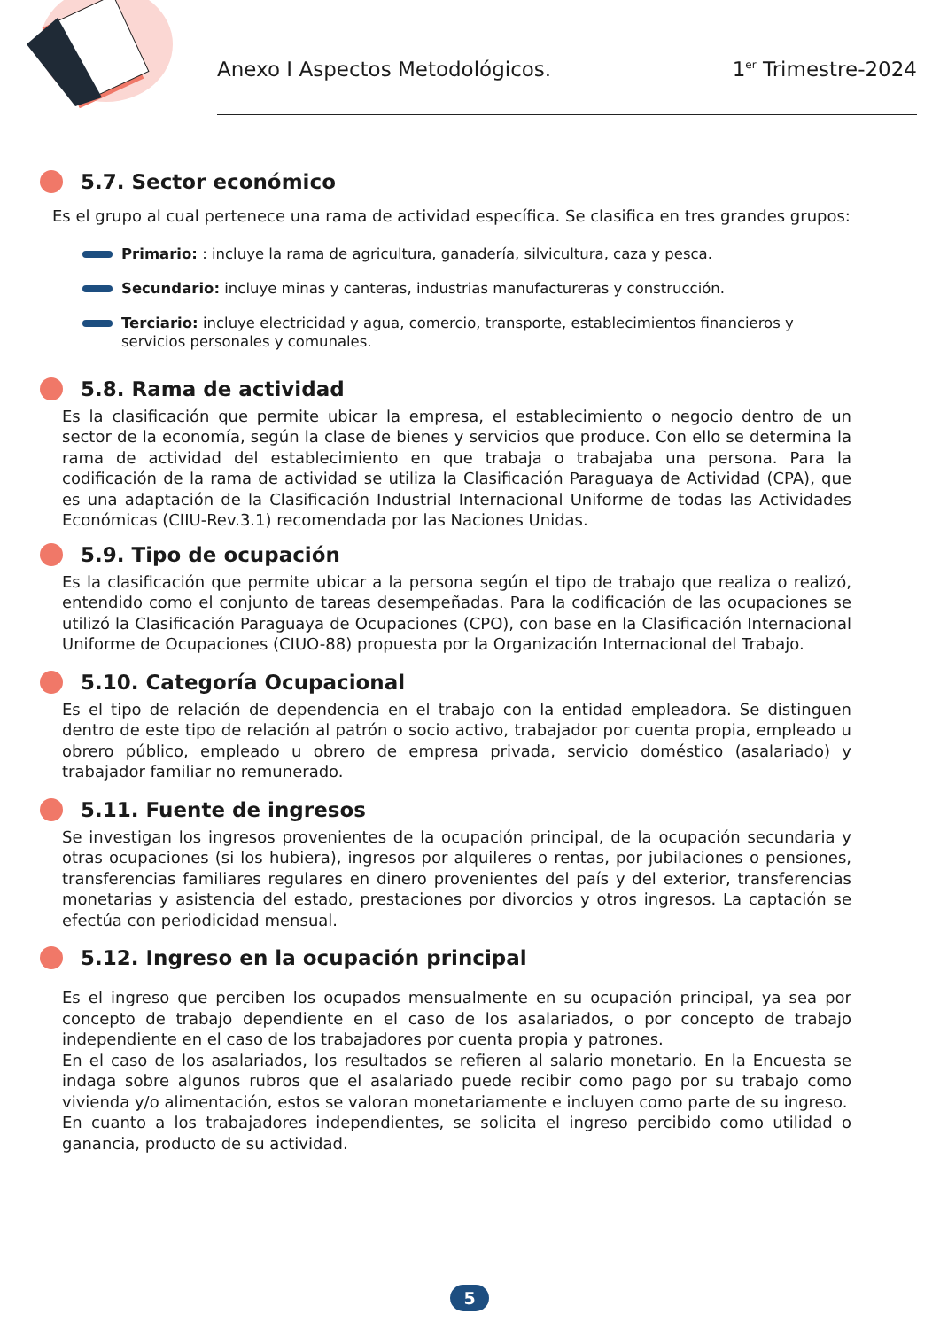Anexo I Aspectos Metodológicos. 1<sup>er</sup> Trimestre-2024
5.7. Sector económico
Es el grupo al cual pertenece una rama de actividad específica. Se clasifica en tres grandes grupos:
Primario: : incluye la rama de agricultura, ganadería, silvicultura, caza y pesca.
Secundario: incluye minas y canteras, industrias manufactureras y construcción.
Terciario: incluye electricidad y agua, comercio, transporte, establecimientos financieros y servicios personales y comunales.
5.8. Rama de actividad
Es la clasificación que permite ubicar la empresa, el establecimiento o negocio dentro de un sector de la economía, según la clase de bienes y servicios que produce. Con ello se determina la rama de actividad del establecimiento en que trabaja o trabajaba una persona. Para la codificación de la rama de actividad se utiliza la Clasificación Paraguaya de Actividad (CPA), que es una adaptación de la Clasificación Industrial Internacional Uniforme de todas las Actividades Económicas (CIIU-Rev.3.1) recomendada por las Naciones Unidas.
5.9. Tipo de ocupación
Es la clasificación que permite ubicar a la persona según el tipo de trabajo que realiza o realizó, entendido como el conjunto de tareas desempeñadas. Para la codificación de las ocupaciones se utilizó la Clasificación Paraguaya de Ocupaciones (CPO), con base en la Clasificación Internacional Uniforme de Ocupaciones (CIUO-88) propuesta por la Organización Internacional del Trabajo.
5.10. Categoría Ocupacional
Es el tipo de relación de dependencia en el trabajo con la entidad empleadora. Se distinguen dentro de este tipo de relación al patrón o socio activo, trabajador por cuenta propia, empleado u obrero público, empleado u obrero de empresa privada, servicio doméstico (asalariado) y trabajador familiar no remunerado.
5.11. Fuente de ingresos
Se investigan los ingresos provenientes de la ocupación principal, de la ocupación secundaria y otras ocupaciones (si los hubiera), ingresos por alquileres o rentas, por jubilaciones o pensiones, transferencias familiares regulares en dinero provenientes del país y del exterior, transferencias monetarias y asistencia del estado, prestaciones por divorcios y otros ingresos. La captación se efectúa con periodicidad mensual.
5.12. Ingreso en la ocupación principal
Es el ingreso que perciben los ocupados mensualmente en su ocupación principal, ya sea por concepto de trabajo dependiente en el caso de los asalariados, o por concepto de trabajo independiente en el caso de los trabajadores por cuenta propia y patrones.
En el caso de los asalariados, los resultados se refieren al salario monetario. En la Encuesta se indaga sobre algunos rubros que el asalariado puede recibir como pago por su trabajo como vivienda y/o alimentación, estos se valoran monetariamente e incluyen como parte de su ingreso.
En cuanto a los trabajadores independientes, se solicita el ingreso percibido como utilidad o ganancia, producto de su actividad.
5